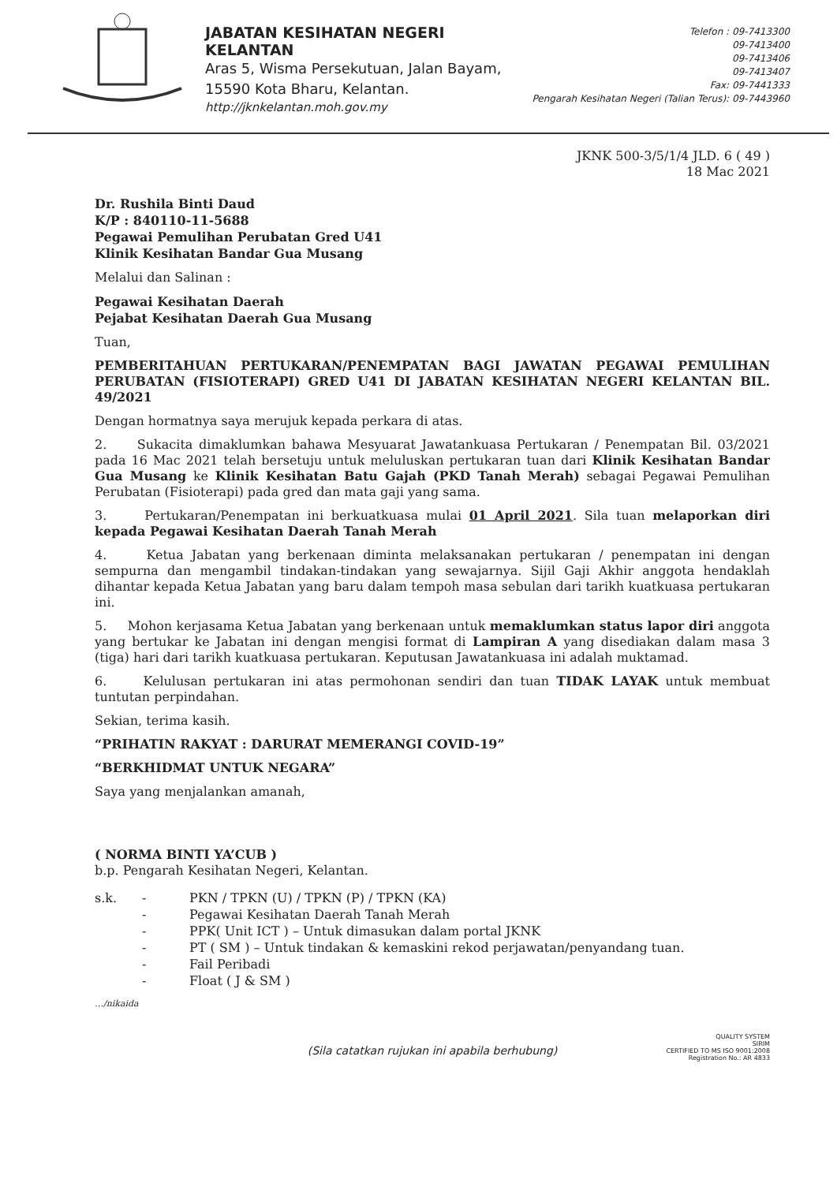JABATAN KESIHATAN NEGERI KELANTAN
Aras 5, Wisma Persekutuan, Jalan Bayam,
15590 Kota Bharu, Kelantan.
http://jknkelantan.moh.gov.my
Telefon : 09-7413300
09-7413400
09-7413406
09-7413407
Fax: 09-7441333
Pengarah Kesihatan Negeri (Talian Terus): 09-7443960
JKNK 500-3/5/1/4 JLD. 6 ( 49 )
18 Mac 2021
Dr. Rushila Binti Daud
K/P : 840110-11-5688
Pegawai Pemulihan Perubatan Gred U41
Klinik Kesihatan Bandar Gua Musang
Melalui dan Salinan :
Pegawai Kesihatan Daerah
Pejabat Kesihatan Daerah Gua Musang
Tuan,
PEMBERITAHUAN PERTUKARAN/PENEMPATAN BAGI JAWATAN PEGAWAI PEMULIHAN PERUBATAN (FISIOTERAPI) GRED U41 DI JABATAN KESIHATAN NEGERI KELANTAN BIL. 49/2021
Dengan hormatnya saya merujuk kepada perkara di atas.
2. Sukacita dimaklumkan bahawa Mesyuarat Jawatankuasa Pertukaran / Penempatan Bil. 03/2021 pada 16 Mac 2021 telah bersetuju untuk meluluskan pertukaran tuan dari Klinik Kesihatan Bandar Gua Musang ke Klinik Kesihatan Batu Gajah (PKD Tanah Merah) sebagai Pegawai Pemulihan Perubatan (Fisioterapi) pada gred dan mata gaji yang sama.
3. Pertukaran/Penempatan ini berkuatkuasa mulai 01 April 2021. Sila tuan melaporkan diri kepada Pegawai Kesihatan Daerah Tanah Merah
4. Ketua Jabatan yang berkenaan diminta melaksanakan pertukaran / penempatan ini dengan sempurna dan mengambil tindakan-tindakan yang sewajarnya. Sijil Gaji Akhir anggota hendaklah dihantar kepada Ketua Jabatan yang baru dalam tempoh masa sebulan dari tarikh kuatkuasa pertukaran ini.
5. Mohon kerjasama Ketua Jabatan yang berkenaan untuk memaklumkan status lapor diri anggota yang bertukar ke Jabatan ini dengan mengisi format di Lampiran A yang disediakan dalam masa 3 (tiga) hari dari tarikh kuatkuasa pertukaran. Keputusan Jawatankuasa ini adalah muktamad.
6. Kelulusan pertukaran ini atas permohonan sendiri dan tuan TIDAK LAYAK untuk membuat tuntutan perpindahan.
Sekian, terima kasih.
“PRIHATIN RAKYAT : DARURAT MEMERANGI COVID-19”
“BERKHIDMAT UNTUK NEGARA”
Saya yang menjalankan amanah,
( NORMA BINTI YA’CUB )
b.p. Pengarah Kesihatan Negeri, Kelantan.
s.k. - PKN / TPKN (U) / TPKN (P) / TPKN (KA) - Pegawai Kesihatan Daerah Tanah Merah - PPK( Unit ICT ) – Untuk dimasukan dalam portal JKNK - PT ( SM ) – Untuk tindakan & kemaskini rekod perjawatan/penyandang tuan. - Fail Peribadi - Float ( J & SM )
…/nikaida
(Sila catatkan rujukan ini apabila berhubung)
QUALITY SYSTEM
SIRIM
CERTIFIED TO MS ISO 9001:2008
Registration No.: AR 4833